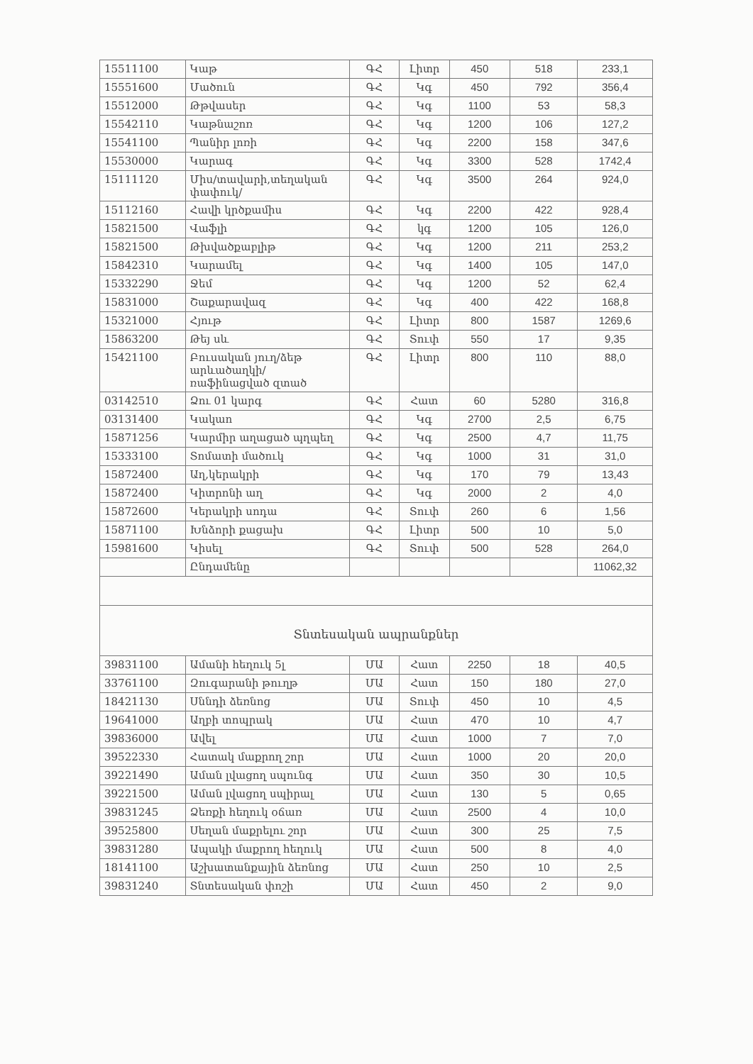| 15511100 | Կաթ | ԳՀ | Լիտր | 450 | 518 | 233,1 |
| 15551600 | Մածուն | ԳՀ | Կգ | 450 | 792 | 356,4 |
| 15512000 | Թթվասեր | ԳՀ | Կգ | 1100 | 53 | 58,3 |
| 15542110 | Կաթնաշոռ | ԳՀ | Կգ | 1200 | 106 | 127,2 |
| 15541100 | Պանիր լոռի | ԳՀ | Կգ | 2200 | 158 | 347,6 |
| 15530000 | Կարագ | ԳՀ | Կգ | 3300 | 528 | 1742,4 |
| 15111120 | Միս/տավարի,տեղական փափուկ/ | ԳՀ | Կգ | 3500 | 264 | 924,0 |
| 15112160 | Հավի կրծքամիս | ԳՀ | Կգ | 2200 | 422 | 928,4 |
| 15821500 | Վաֆլի | ԳՀ | կգ | 1200 | 105 | 126,0 |
| 15821500 | Թխվածքաբլիթ | ԳՀ | Կգ | 1200 | 211 | 253,2 |
| 15842310 | Կարամել | ԳՀ | Կգ | 1400 | 105 | 147,0 |
| 15332290 | Ջեմ | ԳՀ | Կգ | 1200 | 52 | 62,4 |
| 15831000 | Շաքարավազ | ԳՀ | Կգ | 400 | 422 | 168,8 |
| 15321000 | Հյութ | ԳՀ | Լիտր | 800 | 1587 | 1269,6 |
| 15863200 | Թեյ սև | ԳՀ | Տուփ | 550 | 17 | 9,35 |
| 15421100 | Բուսական յուղ/ձեթ արևածաղկի/ռաֆինացված զտած | ԳՀ | Լիտր | 800 | 110 | 88,0 |
| 03142510 | Ձու 01 կարգ | ԳՀ | Հատ | 60 | 5280 | 316,8 |
| 03131400 | Կակաո | ԳՀ | Կգ | 2700 | 2,5 | 6,75 |
| 15871256 | Կարմիր աղացած պղպեղ | ԳՀ | Կգ | 2500 | 4,7 | 11,75 |
| 15333100 | Տոմատի մածուկ | ԳՀ | Կգ | 1000 | 31 | 31,0 |
| 15872400 | Աղ,կերակրի | ԳՀ | Կգ | 170 | 79 | 13,43 |
| 15872400 | Կիտրոնի աղ | ԳՀ | Կգ | 2000 | 2 | 4,0 |
| 15872600 | Կերակրի սոդա | ԳՀ | Տուփ | 260 | 6 | 1,56 |
| 15871100 | Խնձորի քացախ | ԳՀ | Լիտր | 500 | 10 | 5,0 |
| 15981600 | Կիսել | ԳՀ | Տուփ | 500 | 528 | 264,0 |
| | Ընդամենը | | | | | 11062,32 |
| Տնտեսական ապրանքներ | | | | | | |
| 39831100 | Ամանի հեղուկ 5լ | ՄԱ | Հատ | 2250 | 18 | 40,5 |
| 33761100 | Զուգարանի թուղթ | ՄԱ | Հատ | 150 | 180 | 27,0 |
| 18421130 | Սննդի ձեռնոց | ՄԱ | Տուփ | 450 | 10 | 4,5 |
| 19641000 | Աղբի տոպրակ | ՄԱ | Հատ | 470 | 10 | 4,7 |
| 39836000 | Ավել | ՄԱ | Հատ | 1000 | 7 | 7,0 |
| 39522330 | Հատակ մաքրող շոր | ՄԱ | Հատ | 1000 | 20 | 20,0 |
| 39221490 | Աման լվացող սպունգ | ՄԱ | Հատ | 350 | 30 | 10,5 |
| 39221500 | Աման լվացող սպիրալ | ՄԱ | Հատ | 130 | 5 | 0,65 |
| 39831245 | Ձեռքի հեղուկ օճառ | ՄԱ | Հատ | 2500 | 4 | 10,0 |
| 39525800 | Սեղան մաքրելու շոր | ՄԱ | Հատ | 300 | 25 | 7,5 |
| 39831280 | Ապակի մաքրող հեղուկ | ՄԱ | Հատ | 500 | 8 | 4,0 |
| 18141100 | Աշխատանքային ձեռնոց | ՄԱ | Հատ | 250 | 10 | 2,5 |
| 39831240 | Տնտեսական փոշի | ՄԱ | Հատ | 450 | 2 | 9,0 |